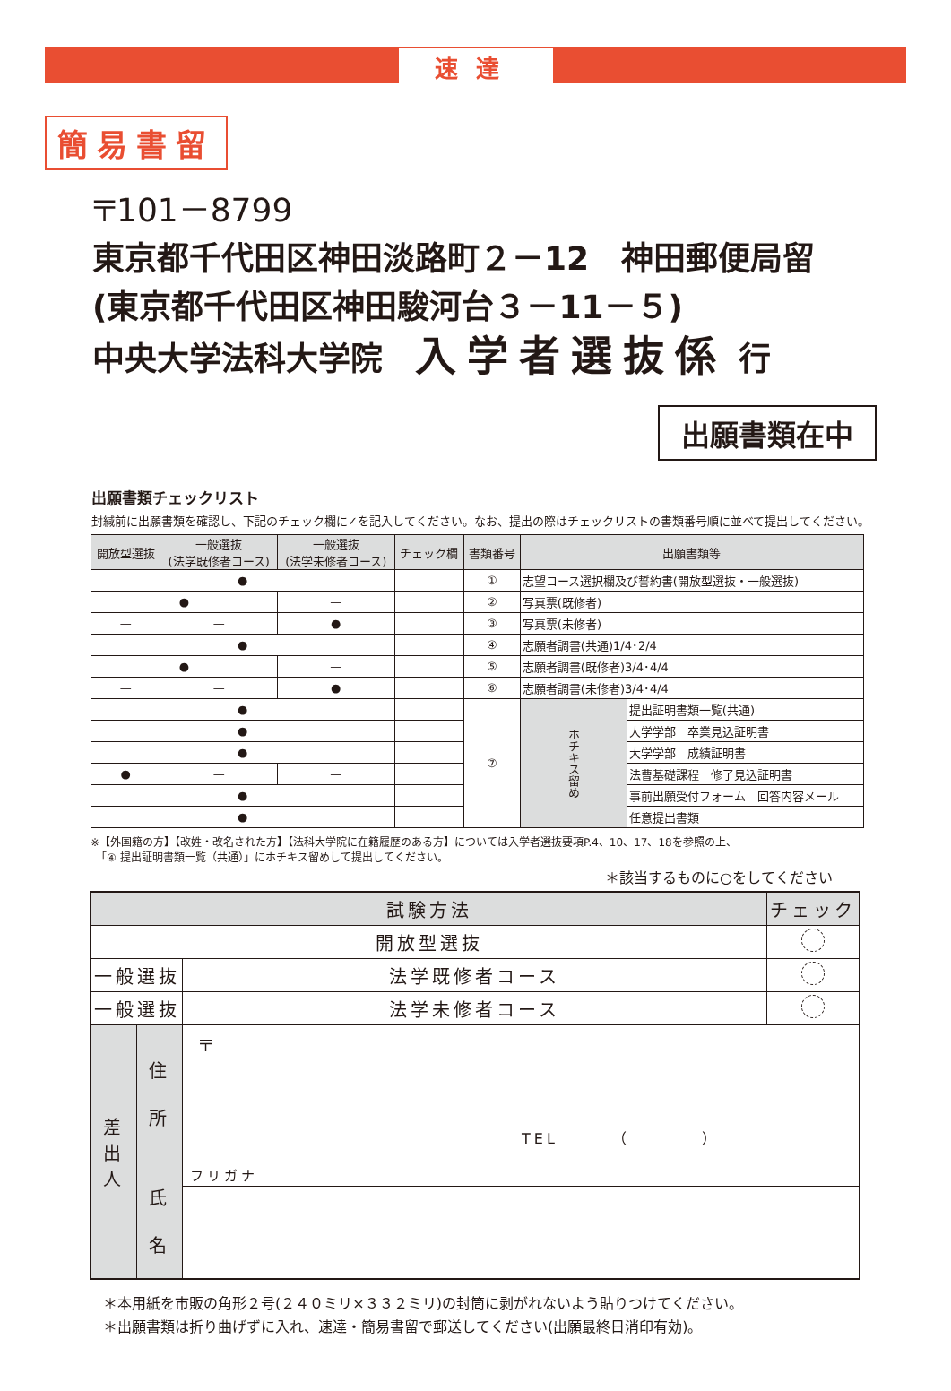速達
簡易書留
〒101－8799
東京都千代田区神田淡路町２－12　神田郵便局留
(東京都千代田区神田駿河台３－11－５)
中央大学法科大学院　入学者選抜係 行
出願書類在中
出願書類チェックリスト
封緘前に出願書類を確認し、下記のチェック欄に✓を記入してください。なお、提出の際はチェックリストの書類番号順に並べて提出してください。
| 開放型選抜 | 一般選抜 (法学既修者コース) | 一般選抜 (法学未修者コース) | チェック欄 | 書類番号 | 出願書類等 | |
| --- | --- | --- | --- | --- | --- | --- |
| ● | | | | ① | 志望コース選択欄及び誓約書(開放型選抜・一般選抜) | |
| ● | | — | | ② | 写真票(既修者) | |
| — | — | ● | | ③ | 写真票(未修者) | |
| ● | | | | ④ | 志願者調書(共通)1/4･2/4 | |
| ● | | — | | ⑤ | 志願者調書(既修者)3/4･4/4 | |
| — | — | ● | | ⑥ | 志願者調書(未修者)3/4･4/4 | |
| ● | | | | ⑦ | ホチキス留め | 提出証明書類一覧(共通) |
| ● | | | | | | 大学学部 卒業見込証明書 |
| ● | | | | | | 大学学部 成績証明書 |
| ● | — | — | | | | 法曹基礎課程 修了見込証明書 |
| ● | | | | | | 事前出願受付フォーム 回答内容メール |
| ● | | | | | | 任意提出書類 |
※【外国籍の方】【改姓・改名された方】【法科大学院に在籍履歴のある方】については入学者選抜要項P.4、10、17、18を参照の上、
　「④ 提出証明書類一覧（共通）」にホチキス留めして提出してください。
＊該当するものに○をしてください
| 試験方法 | | | | チェック |
| 開放型選抜 | | | | |
| 一般選抜 | | | 法学既修者コース | |
| 一般選抜 | | | 法学未修者コース | |
| 差 出 人 | 住 所 | 〒 TEL （ ） | | |
| | 氏 名 | フリガナ | | |
＊本用紙を市販の角形２号(２４０ミリ×３３２ミリ)の封筒に剥がれないよう貼りつけてください。
＊出願書類は折り曲げずに入れ、速達・簡易書留で郵送してください(出願最終日消印有効)。